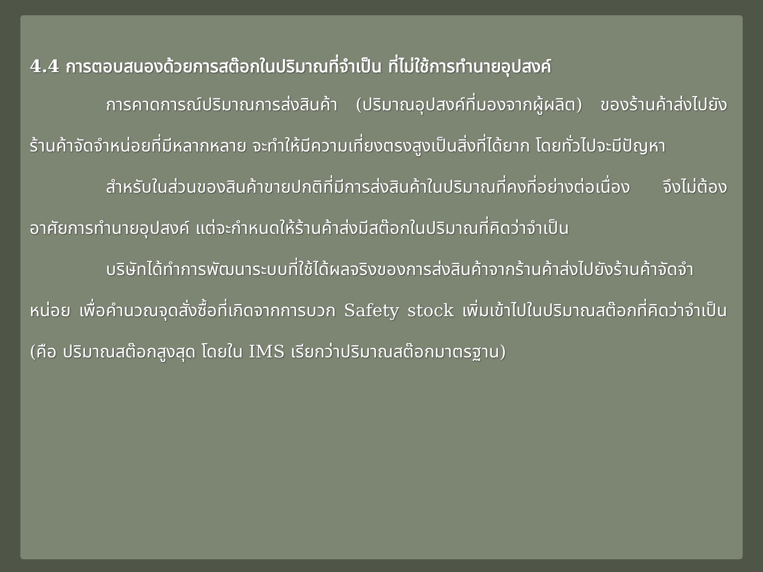4.4 การตอบสนองด้วยการสต๊อกในปริมาณที่จำเป็น ที่ไม่ใช้การทำนายอุปสงค์
การคาดการณ์ปริมาณการส่งสินค้า (ปริมาณอุปสงค์ที่มองจากผู้ผลิต) ของร้านค้าส่งไปยังร้านค้าจัดจำหน่อยที่มีหลากหลาย จะทำให้มีความเที่ยงตรงสูงเป็นสิ่งที่ได้ยาก โดยทั่วไปจะมีปัญหา
สำหรับในส่วนของสินค้าขายปกติที่มีการส่งสินค้าในปริมาณที่คงที่อย่างต่อเนื่อง จึงไม่ต้องอาศัยการทำนายอุปสงค์ แต่จะกำหนดให้ร้านค้าส่งมีสต๊อกในปริมาณที่คิดว่าจำเป็น
บริษัทได้ทำการพัฒนาระบบที่ใช้ได้ผลจริงของการส่งสินค้าจากร้านค้าส่งไปยังร้านค้าจัดจำหน่อย เพื่อคำนวณจุดสั่งซื้อที่เกิดจากการบวก Safety stock เพิ่มเข้าไปในปริมาณสต๊อกที่คิดว่าจำเป็น (คือ ปริมาณสต๊อกสูงสุด โดยใน IMS เรียกว่าปริมาณสต๊อกมาตรฐาน)